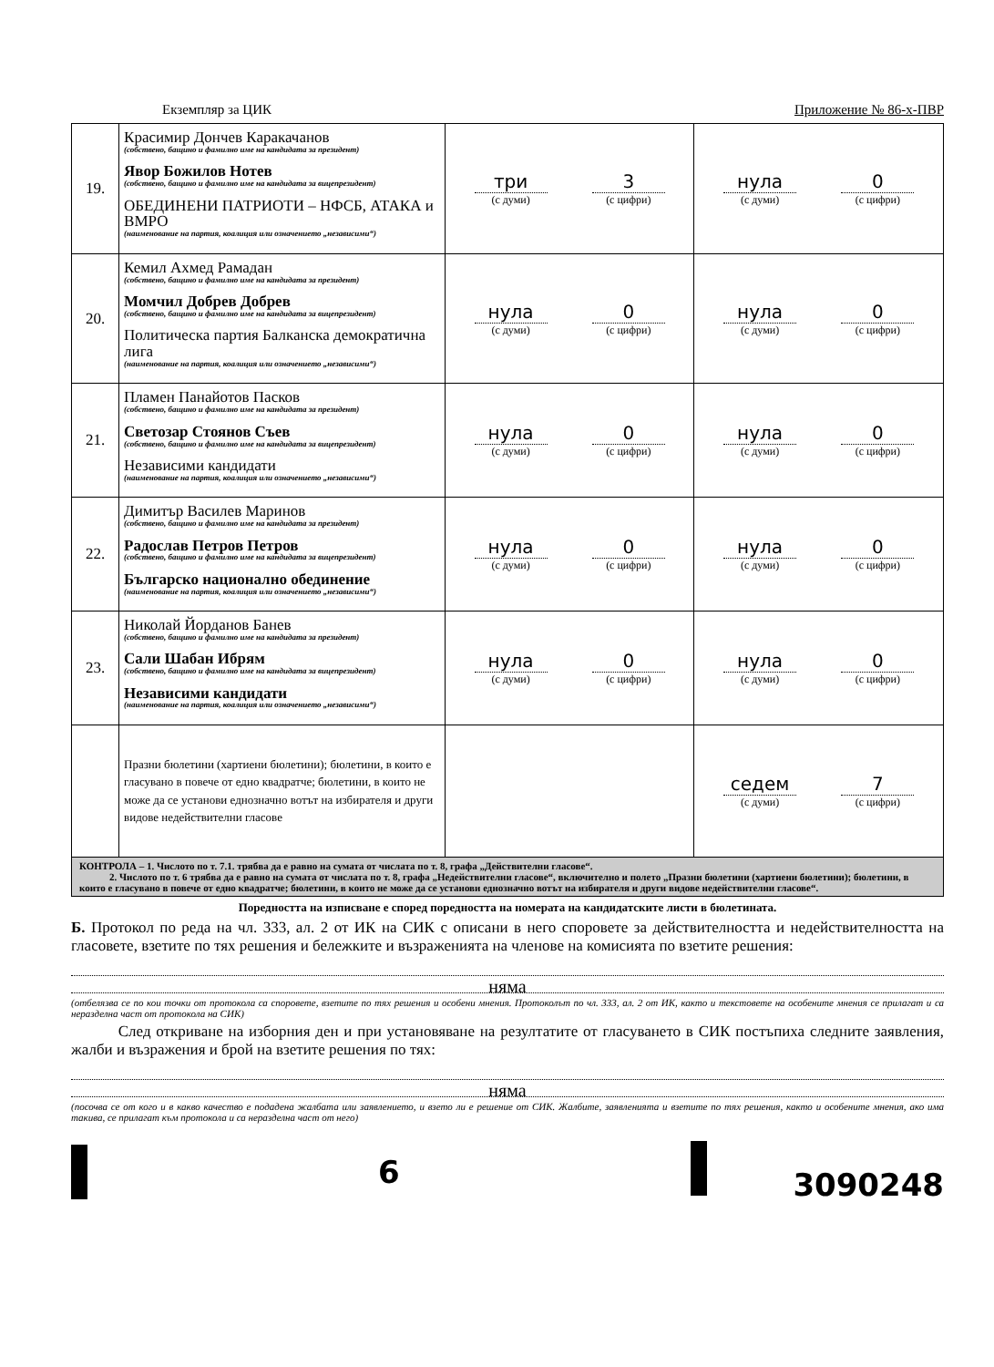Екземпляр за ЦИК Приложение № 86-х-ПВР
| 19. | Красимир Дончев Каракачанов (собствено, бащино и фамилно име на кандидата за президент) Явор Божилов Нотев (собствено, бащино и фамилно име на кандидата за вицепрезидент) ОБЕДИНЕНИ ПАТРИОТИ – НФСБ, АТАКА и ВМРО (наименование на партия, коалиция или означението „независими“) | три (с думи) 3 (с цифри) | нула (с думи) 0 (с цифри) |
| 20. | Кемил Ахмед Рамадан (собствено, бащино и фамилно име на кандидата за президент) Момчил Добрев Добрев (собствено, бащино и фамилно име на кандидата за вицепрезидент) Политическа партия Балканска демократична лига (наименование на партия, коалиция или означението „независими“) | нула (с думи) 0 (с цифри) | нула (с думи) 0 (с цифри) |
| 21. | Пламен Панайотов Пасков (собствено, бащино и фамилно име на кандидата за президент) Светозар Стоянов Съев (собствено, бащино и фамилно име на кандидата за вицепрезидент) Независими кандидати (наименование на партия, коалиция или означението „независими“) | нула (с думи) 0 (с цифри) | нула (с думи) 0 (с цифри) |
| 22. | Димитър Василев Маринов (собствено, бащино и фамилно име на кандидата за президент) Радослав Петров Петров (собствено, бащино и фамилно име на кандидата за вицепрезидент) Българско национално обединение (наименование на партия, коалиция или означението „независими“) | нула (с думи) 0 (с цифри) | нула (с думи) 0 (с цифри) |
| 23. | Николай Йорданов Банев (собствено, бащино и фамилно име на кандидата за президент) Сали Шабан Ибрям (собствено, бащино и фамилно име на кандидата за вицепрезидент) Независими кандидати (наименование на партия, коалиция или означението „независими“) | нула (с думи) 0 (с цифри) | нула (с думи) 0 (с цифри) |
| | Празни бюлетини (хартиени бюлетини); бюлетини, в които е гласувано в повече от едно квадратче; бюлетини, в които не може да се установи еднозначно вотът на избирателя и други видове недействителни гласове | | седем (с думи) 7 (с цифри) |
| КОНТРОЛА – 1. Числото по т. 7.1. трябва да е равно на сумата от числата по т. 8, графа „Действителни гласове“. 2. Числото по т. 6 трябва да е равно на сумата от числата по т. 8, графа „Недействителни гласове“, включително и полето „Празни бюлетини (хартиени бюлетини); бюлетини, в които е гласувано в повече от едно квадратче; бюлетини, в които не може да се установи еднозначно вотът на избирателя и други видове недействителни гласове“. | | | |
Поредността на изписване е според поредността на номерата на кандидатските листи в бюлетината.
Б. Протокол по реда на чл. 333, ал. 2 от ИК на СИК с описани в него споровете за действителността и недействителността на гласовете, взетите по тях решения и бележките и възраженията на членове на комисията по взетите решения:
няма
(отбелязва се по кои точки от протокола са споровете, взетите по тях решения и особени мнения. Протоколът по чл. 333, ал. 2 от ИК, както и текстовете на особените мнения се прилагат и са неразделна част от протокола на СИК)
След откриване на изборния ден и при установяване на резултатите от гласуването в СИК постъпиха следните заявления, жалби и възражения и брой на взетите решения по тях:
няма
(посочва се от кого и в какво качество е подадена жалбата или заявлението, и взето ли е решение от СИК. Жалбите, заявленията и взетите по тях решения, както и особените мнения, ако има такива, се прилагат към протокола и са неразделна част от него)
6 3090248